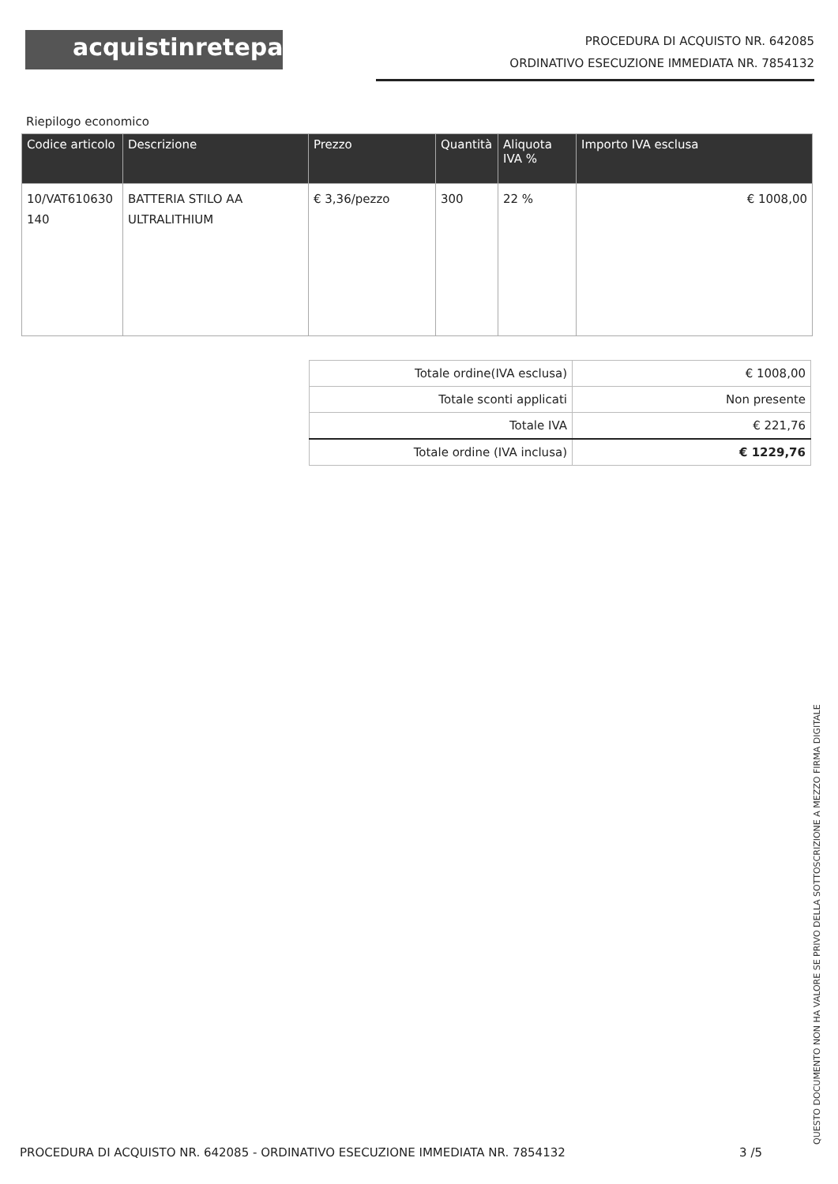acquistinretepa
PROCEDURA DI ACQUISTO NR. 642085
ORDINATIVO ESECUZIONE IMMEDIATA NR. 7854132
Riepilogo economico
| Codice articolo | Descrizione | Prezzo | Quantità | Aliquota IVA % | Importo IVA esclusa |
| --- | --- | --- | --- | --- | --- |
| 10/VAT610630 140 | BATTERIA STILO AA ULTRALITHIUM | € 3,36/pezzo | 300 | 22 % | € 1008,00 |
| Totale ordine(IVA esclusa) | € 1008,00 |
| Totale sconti applicati | Non presente |
| Totale IVA | € 221,76 |
| Totale ordine (IVA inclusa) | € 1229,76 |
PROCEDURA DI ACQUISTO NR. 642085 - ORDINATIVO ESECUZIONE IMMEDIATA NR. 7854132 3 /5
QUESTO DOCUMENTO NON HA VALORE SE PRIVO DELLA SOTTOSCRIZIONE A MEZZO FIRMA DIGITALE